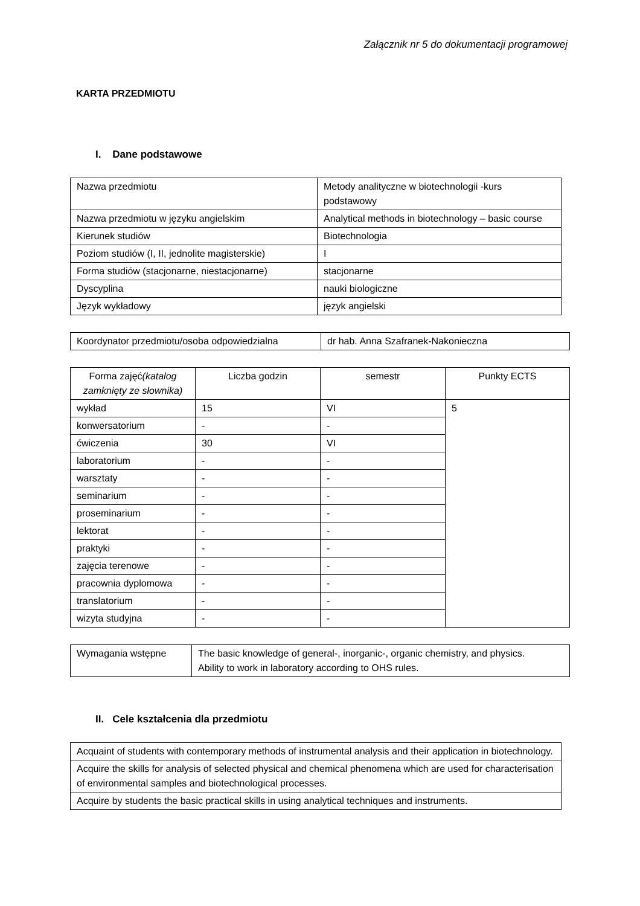Załącznik nr 5 do dokumentacji programowej
KARTA PRZEDMIOTU
I. Dane podstawowe
| Nazwa przedmiotu | Metody analityczne w biotechnologii -kurs podstawowy |
| Nazwa przedmiotu w języku angielskim | Analytical methods in biotechnology – basic course |
| Kierunek studiów | Biotechnologia |
| Poziom studiów (I, II, jednolite magisterskie) | I |
| Forma studiów (stacjonarne, niestacjonarne) | stacjonarne |
| Dyscyplina | nauki biologiczne |
| Język wykładowy | język angielski |
| Koordynator przedmiotu/osoba odpowiedzialna | dr hab. Anna Szafranek-Nakonieczna |
| Forma zajęć (katalog zamknięty ze słownika) | Liczba godzin | semestr | Punkty ECTS |
| wykład | 15 | VI | 5 |
| konwersatorium | - | - | |
| ćwiczenia | 30 | VI | |
| laboratorium | - | - | |
| warsztaty | - | - | |
| seminarium | - | - | |
| proseminarium | - | - | |
| lektorat | - | - | |
| praktyki | - | - | |
| zajęcia terenowe | - | - | |
| pracownia dyplomowa | - | - | |
| translatorium | - | - | |
| wizyta studyjna | - | - | |
| Wymagania wstępne | The basic knowledge of general-, inorganic-, organic chemistry, and physics. Ability to work in laboratory according to OHS rules. |
II. Cele kształcenia dla przedmiotu
| Acquaint of students with contemporary methods of instrumental analysis and their application in biotechnology. |
| Acquire the skills for analysis of selected physical and chemical phenomena which are used for characterisation of environmental samples and biotechnological processes. |
| Acquire by students the basic practical skills in using analytical techniques and instruments. |